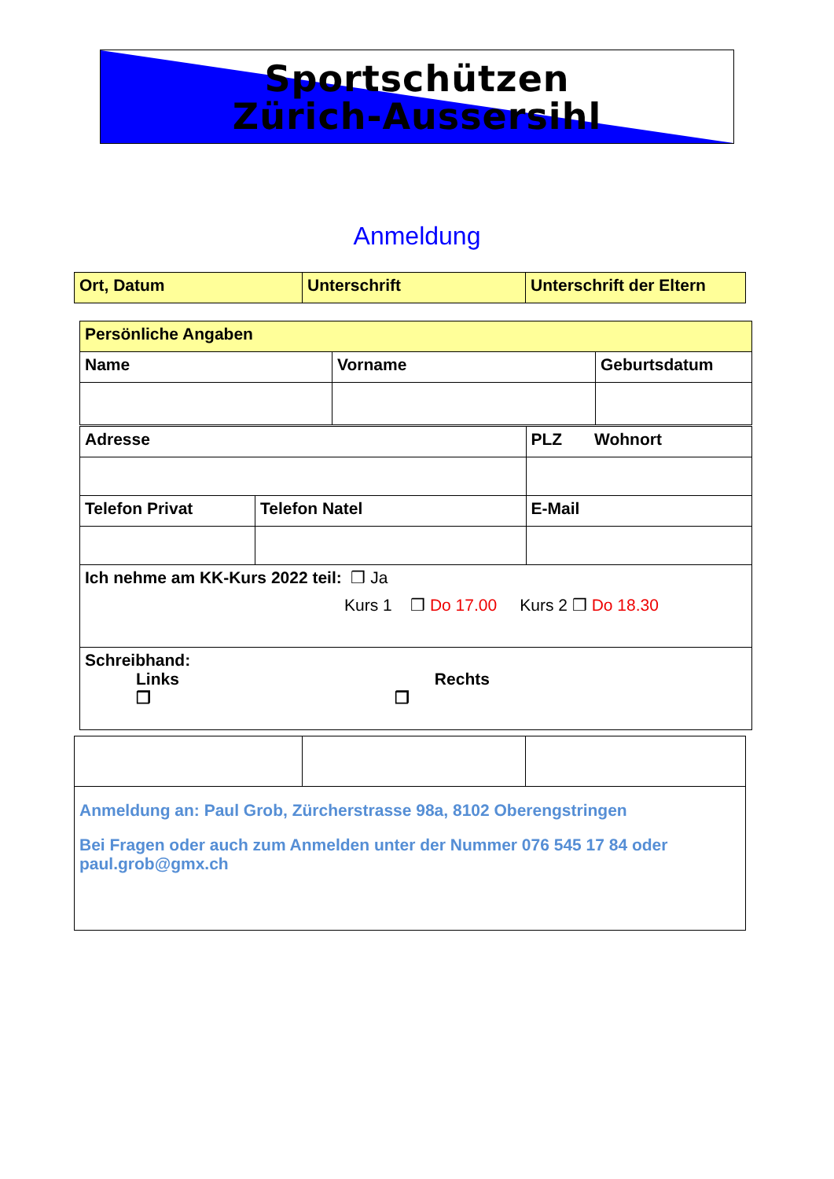Sportschützen
Zürich-Aussersihl
Anmeldung
| Ort, Datum | Unterschrift | Unterschrift der Eltern |
| Persönliche Angaben | | |
| Name | Vorname | Geburtsdatum |
| Adresse | | PLZ Wohnort |
| Telefon Privat | Telefon Natel | E-Mail |
| Ich nehme am KK-Kurs 2022 teil: ❒ Ja Kurs 1 ❒ Do 17.00 Kurs 2 ❒ Do 18.30 | | |
| Schreibhand: Links Rechts ❒ ❒ | | |
| Anmeldung an: Paul Grob, Zürcherstrasse 98a, 8102 Oberengstringen Bei Fragen oder auch zum Anmelden unter der Nummer 076 545 17 84 oder paul.grob@gmx.ch | | |